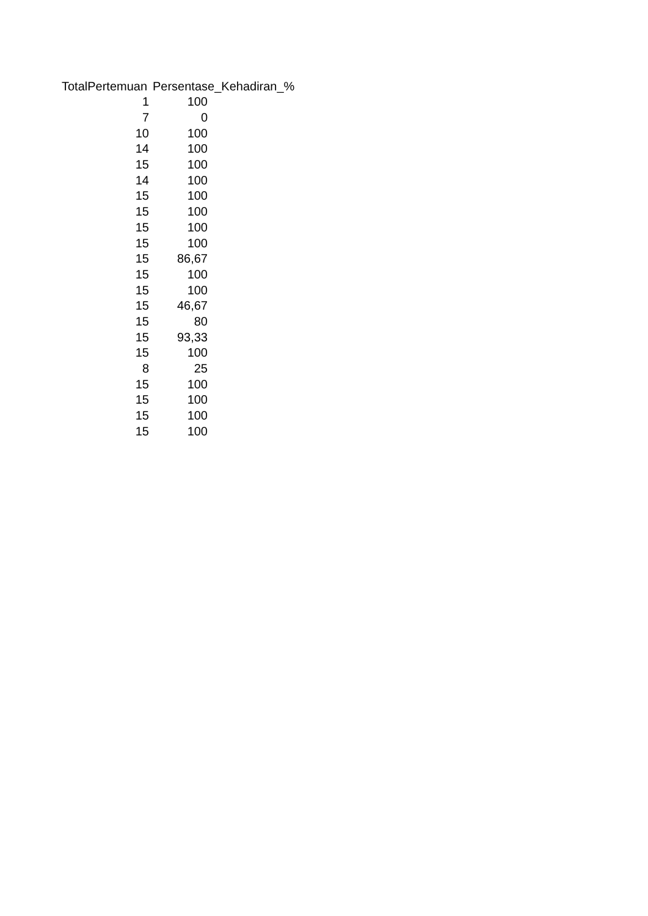| TotalPertemuan | Persentase_Kehadiran_% |
| --- | --- |
| 1 | 100 |
| 7 | 0 |
| 10 | 100 |
| 14 | 100 |
| 15 | 100 |
| 14 | 100 |
| 15 | 100 |
| 15 | 100 |
| 15 | 100 |
| 15 | 100 |
| 15 | 86,67 |
| 15 | 100 |
| 15 | 100 |
| 15 | 46,67 |
| 15 | 80 |
| 15 | 93,33 |
| 15 | 100 |
| 8 | 25 |
| 15 | 100 |
| 15 | 100 |
| 15 | 100 |
| 15 | 100 |